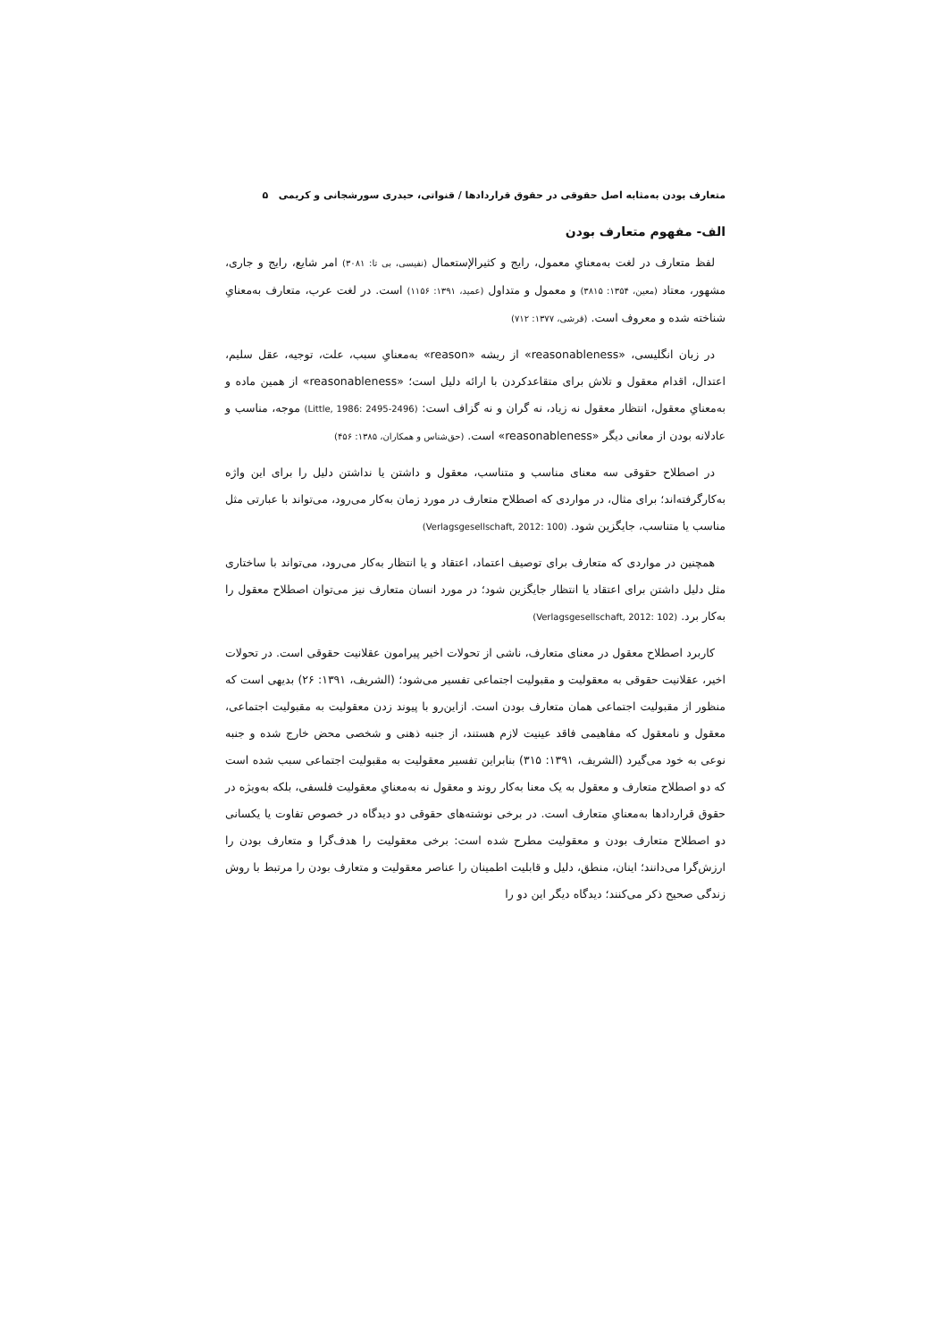متعارف بودن به‌مثابه اصل حقوقی در حقوق قراردادها / قنواتی، حیدری سورشجانی و کریمی ۵
الف- مفهوم متعارف بودن
لفظ متعارف در لغت به‌معنایِ معمول، رایج و کثیرالإستعمال (نفیسی، بی تا: ۳۰۸۱) امر شایع، رایج و جاری، مشهور، معتاد (معین، ۱۳۵۴: ۳۸۱۵) و معمول و متداول (عمید، ۱۳۹۱: ۱۱۵۶) است. در لغت عرب، متعارف به‌معنایِ شناخته شده و معروف است. (قرشی، ۱۳۷۷: ۷۱۲)
در زبان انگلیسی، «reasonableness» از ریشه «reason» به‌معنایِ سبب، علت، توجیه، عقل سلیم، اعتدال، اقدام معقول و تلاش برای متقاعدکردن با ارائه دلیل است؛ «reasonableness» از همین ماده و به‌معنایِ معقول، انتظار معقول نه زیاد، نه گران و نه گزاف است: (Little, 1986: 2495-2496) موجه، مناسب و عادلانه بودن از معانی دیگر «reasonableness» است. (حق‌شناس و همکاران، ۱۳۸۵: ۴۵۶)
در اصطلاح حقوقی سه معنای مناسب و متناسب، معقول و داشتن یا نداشتن دلیل را برای این واژه به‌کارگرفته‌اند؛ برای مثال، در مواردی که اصطلاح متعارف در مورد زمان به‌کار می‌رود، می‌تواند با عبارتی مثل مناسب یا متناسب، جایگزین شود. (Verlagsgesellschaft, 2012: 100)
همچنین در مواردی که متعارف برای توصیف اعتماد، اعتقاد و یا انتظار به‌کار می‌رود، می‌تواند با ساختاری مثل دلیل داشتن برای اعتقاد یا انتظار جایگزین شود؛ در مورد انسان متعارف نیز می‌توان اصطلاح معقول را به‌کار برد. (Verlagsgesellschaft, 2012: 102)
کاربرد اصطلاح معقول در معنای متعارف، ناشی از تحولات اخیر پیرامون عقلانیت حقوقی است. در تحولات اخیر، عقلانیت حقوقی به معقولیت و مقبولیت اجتماعی تفسیر می‌شود؛ (الشریف، ۱۳۹۱: ۲۶) بدیهی است که منظور از مقبولیت اجتماعی همان متعارف بودن است. ازاین‌رو با پیوند زدن معقولیت به مقبولیت اجتماعی، معقول و نامعقول که مفاهیمی فاقد عینیت لازم هستند، از جنبه ذهنی و شخصی محض خارج شده و جنبه نوعی به خود می‌گیرد (الشریف، ۱۳۹۱: ۳۱۵) بنابراین تفسیر معقولیت به مقبولیت اجتماعی سبب شده است که دو اصطلاح متعارف و معقول به یک معنا به‌کار روند و معقول نه به‌معنایِ معقولیت فلسفی، بلکه به‌ویژه در حقوق قراردادها به‌معنایِ متعارف است. در برخی نوشته‌های حقوقی دو دیدگاه در خصوص تفاوت یا یکسانی دو اصطلاح متعارف بودن و معقولیت مطرح شده است: برخی معقولیت را هدف‌گرا و متعارف بودن را ارزش‌گرا می‌دانند؛ اینان، منطق، دلیل و قابلیت اطمینان را عناصر معقولیت و متعارف بودن را مرتبط با روش زندگی صحیح ذکر می‌کنند؛ دیدگاه دیگر این دو را